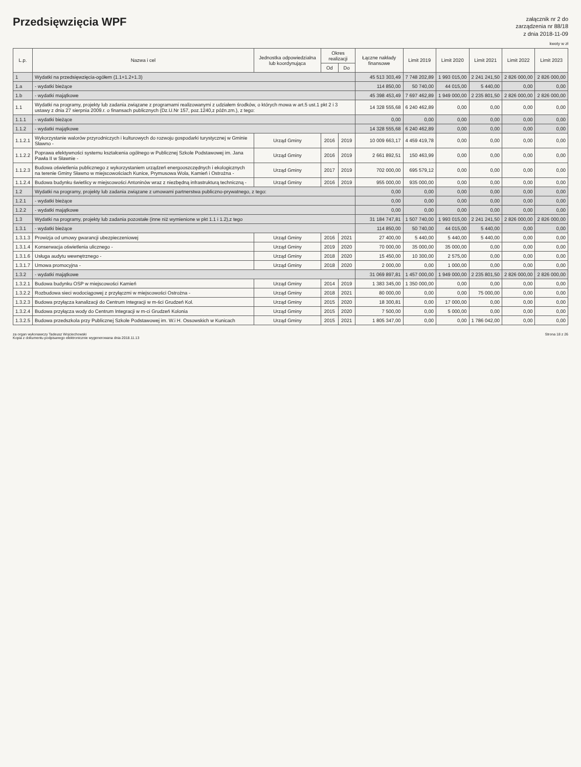Przedsięwzięcia WPF
załącznik nr 2 do
zarządzenia nr 88/18
z dnia 2018-11-09
kwoty w zł
| L.p. | Nazwa i cel | Jednostka odpowiedzialna lub koordynująca | Okres realizacji | | Łączne nakłady finansowe | Limit 2019 | Limit 2020 | Limit 2021 | Limit 2022 | Limit 2023 |
| --- | --- | --- | --- | --- | --- | --- | --- | --- | --- | --- |
| | | | Od | Do | | | | | | |
| 1 | Wydatki na przedsięwzięcia-ogółem (1.1+1.2+1.3) | | | | 45 513 303,49 | 7 748 202,89 | 1 993 015,00 | 2 241 241,50 | 2 826 000,00 | 2 826 000,00 |
| 1.a | - wydatki bieżące | | | | 114 850,00 | 50 740,00 | 44 015,00 | 5 440,00 | 0,00 | 0,00 |
| 1.b | - wydatki majątkowe | | | | 45 398 453,49 | 7 697 462,89 | 1 949 000,00 | 2 235 801,50 | 2 826 000,00 | 2 826 000,00 |
| 1.1 | Wydatki na programy, projekty lub zadania związane z programami realizowanymi z udziałem środków, o których mowa w art.5 ust.1 pkt 2 i 3 ustawy z dnia 27 sierpnia 2009.r. o finansach publicznych (Dz.U.Nr 157, poz.1240,z późn.zm.), z tego: | | | | 14 328 555,68 | 6 240 462,89 | 0,00 | 0,00 | 0,00 | 0,00 |
| 1.1.1 | - wydatki bieżące | | | | 0,00 | 0,00 | 0,00 | 0,00 | 0,00 | 0,00 |
| 1.1.2 | - wydatki majątkowe | | | | 14 328 555,68 | 6 240 462,89 | 0,00 | 0,00 | 0,00 | 0,00 |
| 1.1.2.1 | Wykorzystanie walorów przyrodniczych i kulturowych do rozwoju gospodarki turystycznej w Gminie Sławno - | Urząd Gminy | 2016 | 2019 | 10 009 663,17 | 4 459 419,78 | 0,00 | 0,00 | 0,00 | 0,00 |
| 1.1.2.2 | Poprawa efektywności systemu kształcenia ogólnego w Publicznej Szkole Podstawowej im. Jana Pawła II w Sławnie - | Urząd Gminy | 2016 | 2019 | 2 661 892,51 | 150 463,99 | 0,00 | 0,00 | 0,00 | 0,00 |
| 1.1.2.3 | Budowa oświetlenia publicznego z wykorzystaniem urządzeń energooszczędnych i ekologicznych na terenie Gminy Sławno w miejscowościach Kunice, Prymusowa Wola, Kamień i Ostrożna - | Urząd Gminy | 2017 | 2019 | 702 000,00 | 695 579,12 | 0,00 | 0,00 | 0,00 | 0,00 |
| 1.1.2.4 | Budowa budynku świetlicy w miejscowości Antoninów wraz z niezbędną infrastrukturą techniczną - | Urząd Gminy | 2016 | 2019 | 955 000,00 | 935 000,00 | 0,00 | 0,00 | 0,00 | 0,00 |
| 1.2 | Wydatki na programy, projekty lub zadania związane z umowami partnerstwa publiczno-prywatnego, z tego: | | | | 0,00 | 0,00 | 0,00 | 0,00 | 0,00 | 0,00 |
| 1.2.1 | - wydatki bieżące | | | | 0,00 | 0,00 | 0,00 | 0,00 | 0,00 | 0,00 |
| 1.2.2 | - wydatki majątkowe | | | | 0,00 | 0,00 | 0,00 | 0,00 | 0,00 | 0,00 |
| 1.3 | Wydatki na programy, projekty lub zadania pozostałe (inne niż wymienione w pkt 1.1 i 1.2),z tego | | | | 31 184 747,81 | 1 507 740,00 | 1 993 015,00 | 2 241 241,50 | 2 826 000,00 | 2 826 000,00 |
| 1.3.1 | - wydatki bieżące | | | | 114 850,00 | 50 740,00 | 44 015,00 | 5 440,00 | 0,00 | 0,00 |
| 1.3.1.3 | Prowizja od umowy gwarancji ubezpieczeniowej | Urząd Gminy | 2016 | 2021 | 27 400,00 | 5 440,00 | 5 440,00 | 5 440,00 | 0,00 | 0,00 |
| 1.3.1.4 | Konserwacja oświetlenia ulicznego - | Urząd Gminy | 2019 | 2020 | 70 000,00 | 35 000,00 | 35 000,00 | 0,00 | 0,00 | 0,00 |
| 1.3.1.6 | Usługa audytu wewnętrznego - | Urząd Gminy | 2018 | 2020 | 15 450,00 | 10 300,00 | 2 575,00 | 0,00 | 0,00 | 0,00 |
| 1.3.1.7 | Umowa promocyjna - | Urząd Gminy | 2018 | 2020 | 2 000,00 | 0,00 | 1 000,00 | 0,00 | 0,00 | 0,00 |
| 1.3.2 | - wydatki majątkowe | | | | 31 069 897,81 | 1 457 000,00 | 1 949 000,00 | 2 235 801,50 | 2 826 000,00 | 2 826 000,00 |
| 1.3.2.1 | Budowa budynku OSP w miejscowości Kamień | Urząd Gminy | 2014 | 2019 | 1 383 345,00 | 1 350 000,00 | 0,00 | 0,00 | 0,00 | 0,00 |
| 1.3.2.2 | Rozbudowa sieci wodociągowej z przyłączmi w miejscowości Ostrożna - | Urząd Gminy | 2018 | 2021 | 80 000,00 | 0,00 | 0,00 | 75 000,00 | 0,00 | 0,00 |
| 1.3.2.3 | Budowa przyłącza kanalizacji do Centrum Integracji w m-ści Grudzeń Kol. | Urząd Gminy | 2015 | 2020 | 18 300,81 | 0,00 | 17 000,00 | 0,00 | 0,00 | 0,00 |
| 1.3.2.4 | Budowa przyłącza wody do Centrum Integracji w m-ci Grudzeń Kolonia | Urząd Gminy | 2015 | 2020 | 7 500,00 | 0,00 | 5 000,00 | 0,00 | 0,00 | 0,00 |
| 1.3.2.5 | Budowa przedszkola przy Publicznej Szkole Podstawowej im. W.i H. Ossowskich w Kunicach | Urząd Gminy | 2015 | 2021 | 1 805 347,00 | 0,00 | 0,00 | 1 786 042,00 | 0,00 | 0,00 |
za organ wykonawczy Tadeusz Wojciechowski
Kopia z dokumentu podpisanego elektronicznie wygenerowana dnia 2018.11.13
Strona 18 z 26